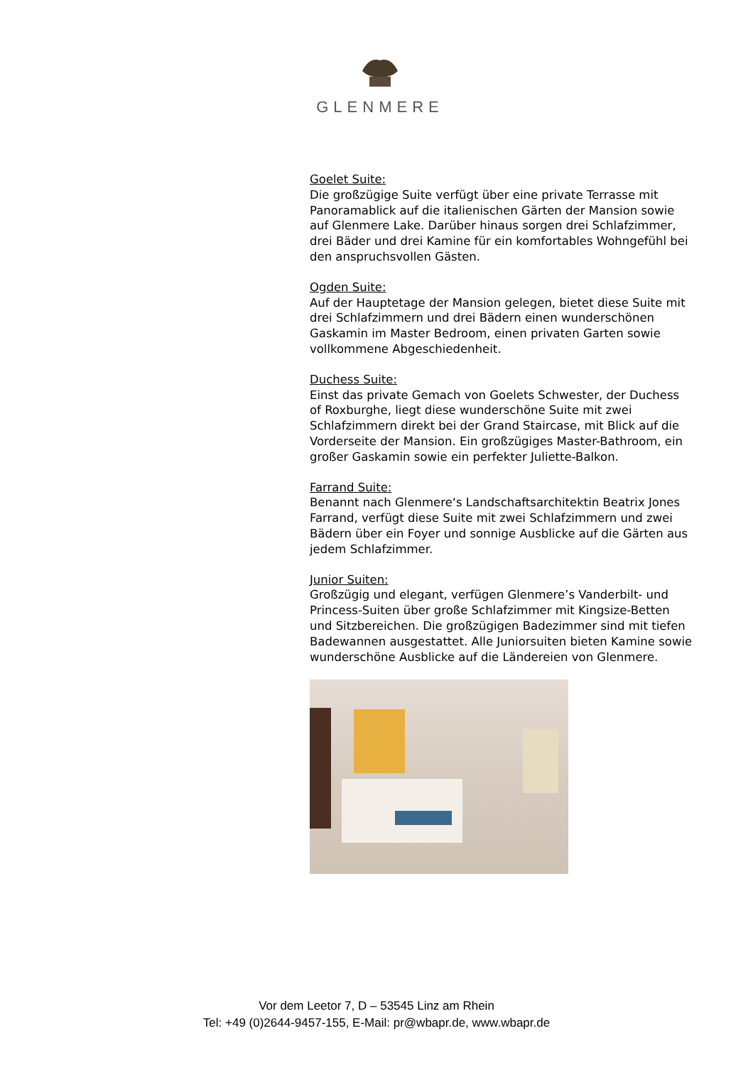GLENMERE
Goelet Suite:
Die großzügige Suite verfügt über eine private Terrasse mit Panoramablick auf die italienischen Gärten der Mansion sowie auf Glenmere Lake. Darüber hinaus sorgen drei Schlafzimmer, drei Bäder und drei Kamine für ein komfortables Wohngefühl bei den anspruchsvollen Gästen.
Ogden Suite:
Auf der Hauptetage der Mansion gelegen, bietet diese Suite mit drei Schlafzimmern und drei Bädern einen wunderschönen Gaskamin im Master Bedroom, einen privaten Garten sowie vollkommene Abgeschiedenheit.
Duchess Suite:
Einst das private Gemach von Goelets Schwester, der Duchess of Roxburghe, liegt diese wunderschöne Suite mit zwei Schlafzimmern direkt bei der Grand Staircase, mit Blick auf die Vorderseite der Mansion. Ein großzügiges Master-Bathroom, ein großer Gaskamin sowie ein perfekter Juliette-Balkon.
Farrand Suite:
Benannt nach Glenmere‘s Landschaftsarchitektin Beatrix Jones Farrand, verfügt diese Suite mit zwei Schlafzimmern und zwei Bädern über ein Foyer und sonnige Ausblicke auf die Gärten aus jedem Schlafzimmer.
Junior Suiten:
Großzügig und elegant, verfügen Glenmere’s Vanderbilt- und Princess-Suiten über große Schlafzimmer mit Kingsize-Betten und Sitzbereichen. Die großzügigen Badezimmer sind mit tiefen Badewannen ausgestattet. Alle Juniorsuiten bieten Kamine sowie wunderschöne Ausblicke auf die Ländereien von Glenmere.
Vor dem Leetor 7, D – 53545 Linz am Rhein
Tel: +49 (0)2644-9457-155, E-Mail: pr@wbapr.de, www.wbapr.de